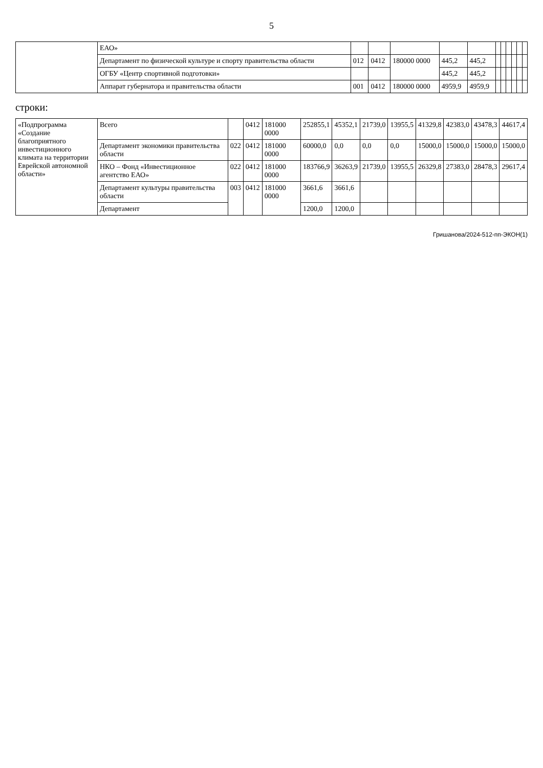5
| | ЕАО» | | | | | | | | | | | |
| | Департамент по физической культуре и спорту правительства области | 012 | 0412 | 180000 0000 | 445,2 | 445,2 | | | | | | |
| | ОГБУ «Центр спортивной подготовки» | | | | 445,2 | 445,2 | | | | | | |
| | Аппарат губернатора и правительства области | 001 | 0412 | 180000 0000 | 4959,9 | 4959,9 | | | | | | |
строки:
| «Подпрограмма «Создание благоприятного инвестиционного климата на территории Еврейской автономной области» | Всего | | 0412 | 181000 0000 | 252855,1 | 45352,1 | 21739,0 | 13955,5 | 41329,8 | 42383,0 | 43478,3 | 44617,4 |
| | Департамент экономики правительства области | 022 | 0412 | 181000 0000 | 60000,0 | 0,0 | 0,0 | 0,0 | 15000,0 | 15000,0 | 15000,0 | 15000,0 |
| | НКО – Фонд «Инвестиционное агентство ЕАО» | 022 | 0412 | 181000 0000 | 183766,9 | 36263,9 | 21739,0 | 13955,5 | 26329,8 | 27383,0 | 28478,3 | 29617,4 |
| | Департамент культуры правительства области | 003 | 0412 | 181000 0000 | 3661,6 | 3661,6 | | | | | | |
| | Департамент | | | | 1200,0 | 1200,0 | | | | | | |
Гришанова/2024-512-пп-ЭКОН(1)